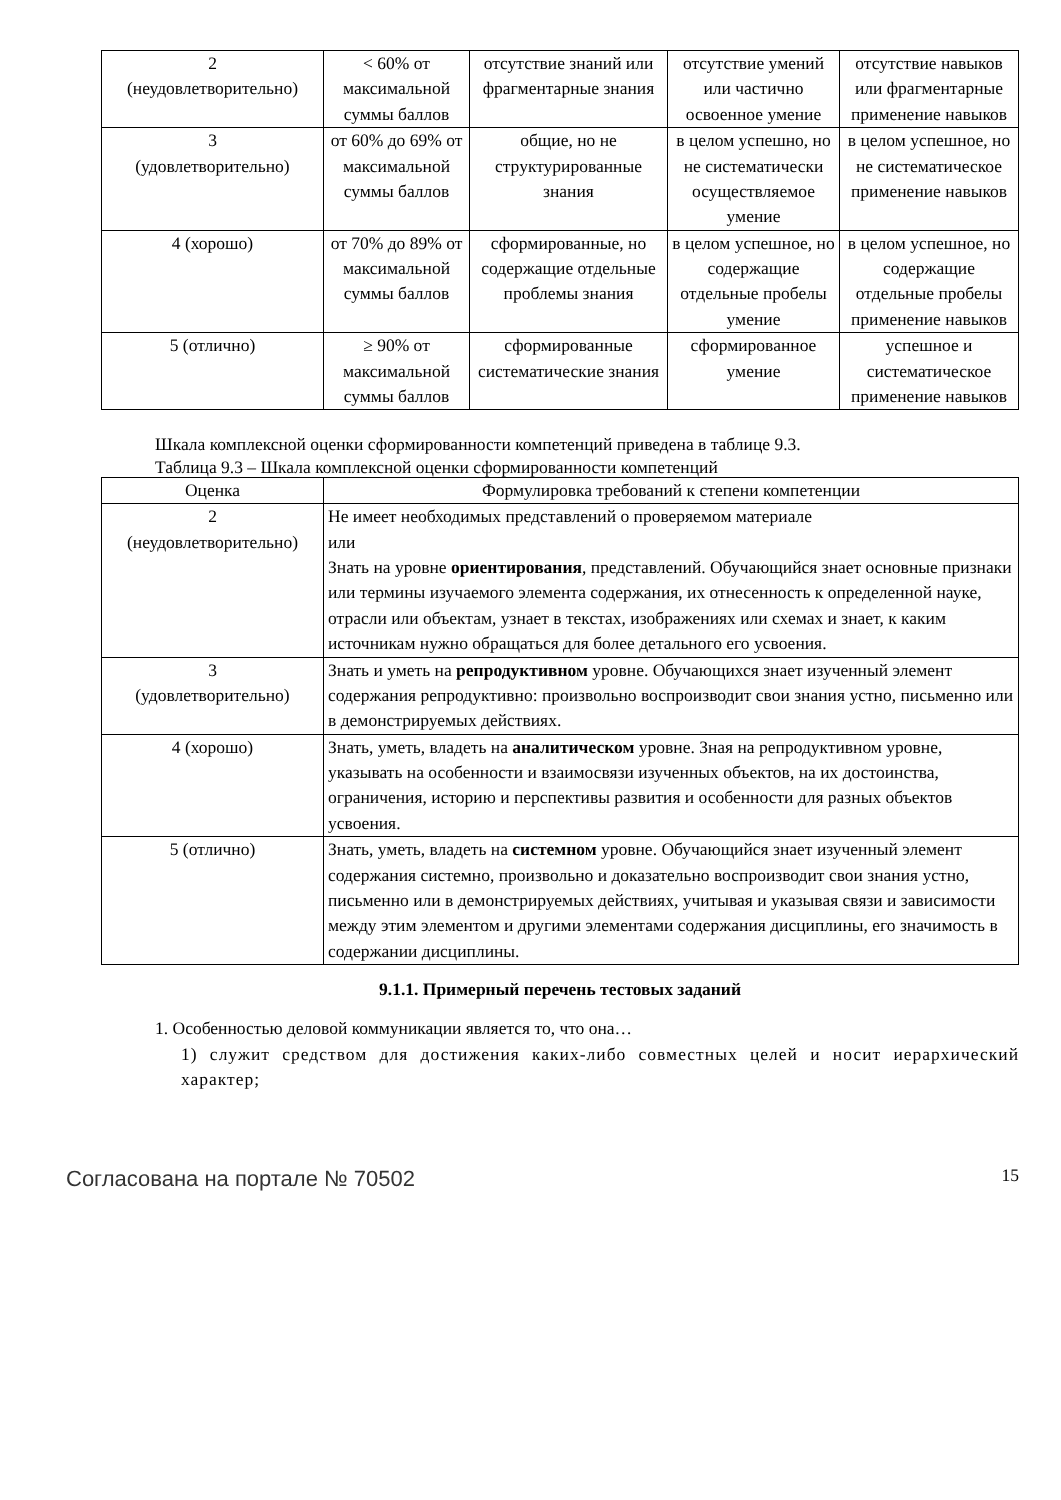| 2 (неудовлетворительно) | < 60% от максимальной суммы баллов | отсутствие знаний или фрагментарные знания | отсутствие умений или частично освоенное умение | отсутствие навыков или фрагментарные применение навыков |
| 3 (удовлетворительно) | от 60% до 69% от максимальной суммы баллов | общие, но не структурированные знания | в целом успешно, но не систематически осуществляемое умение | в целом успешное, но не систематическое применение навыков |
| 4 (хорошо) | от 70% до 89% от максимальной суммы баллов | сформированные, но содержащие отдельные проблемы знания | в целом успешное, но содержащие отдельные пробелы умение | в целом успешное, но содержащие отдельные пробелы применение навыков |
| 5 (отлично) | ≥ 90% от максимальной суммы баллов | сформированные систематические знания | сформированное умение | успешное и систематическое применение навыков |
Шкала комплексной оценки сформированности компетенций приведена в таблице 9.3.
Таблица 9.3 – Шкала комплексной оценки сформированности компетенций
| Оценка | Формулировка требований к степени компетенции |
| --- | --- |
| 2 (неудовлетворительно) | Не имеет необходимых представлений о проверяемом материале или Знать на уровне ориентирования , представлений. Обучающийся знает основные признаки или термины изучаемого элемента содержания, их отнесенность к определенной науке, отрасли или объектам, узнает в текстах, изображениях или схемах и знает, к каким источникам нужно обращаться для более детального его усвоения. |
| 3 (удовлетворительно) | Знать и уметь на репродуктивном уровне. Обучающихся знает изученный элемент содержания репродуктивно: произвольно воспроизводит свои знания устно, письменно или в демонстрируемых действиях. |
| 4 (хорошо) | Знать, уметь, владеть на аналитическом уровне. Зная на репродуктивном уровне, указывать на особенности и взаимосвязи изученных объектов, на их достоинства, ограничения, историю и перспективы развития и особенности для разных объектов усвоения. |
| 5 (отлично) | Знать, уметь, владеть на системном уровне. Обучающийся знает изученный элемент содержания системно, произвольно и доказательно воспроизводит свои знания устно, письменно или в демонстрируемых действиях, учитывая и указывая связи и зависимости между этим элементом и другими элементами содержания дисциплины, его значимость в содержании дисциплины. |
9.1.1. Примерный перечень тестовых заданий
1. Особенностью деловой коммуникации является то, что она…
1) служит средством для достижения каких-либо совместных целей и носит иерархический характер;
Согласована на портале № 70502 15